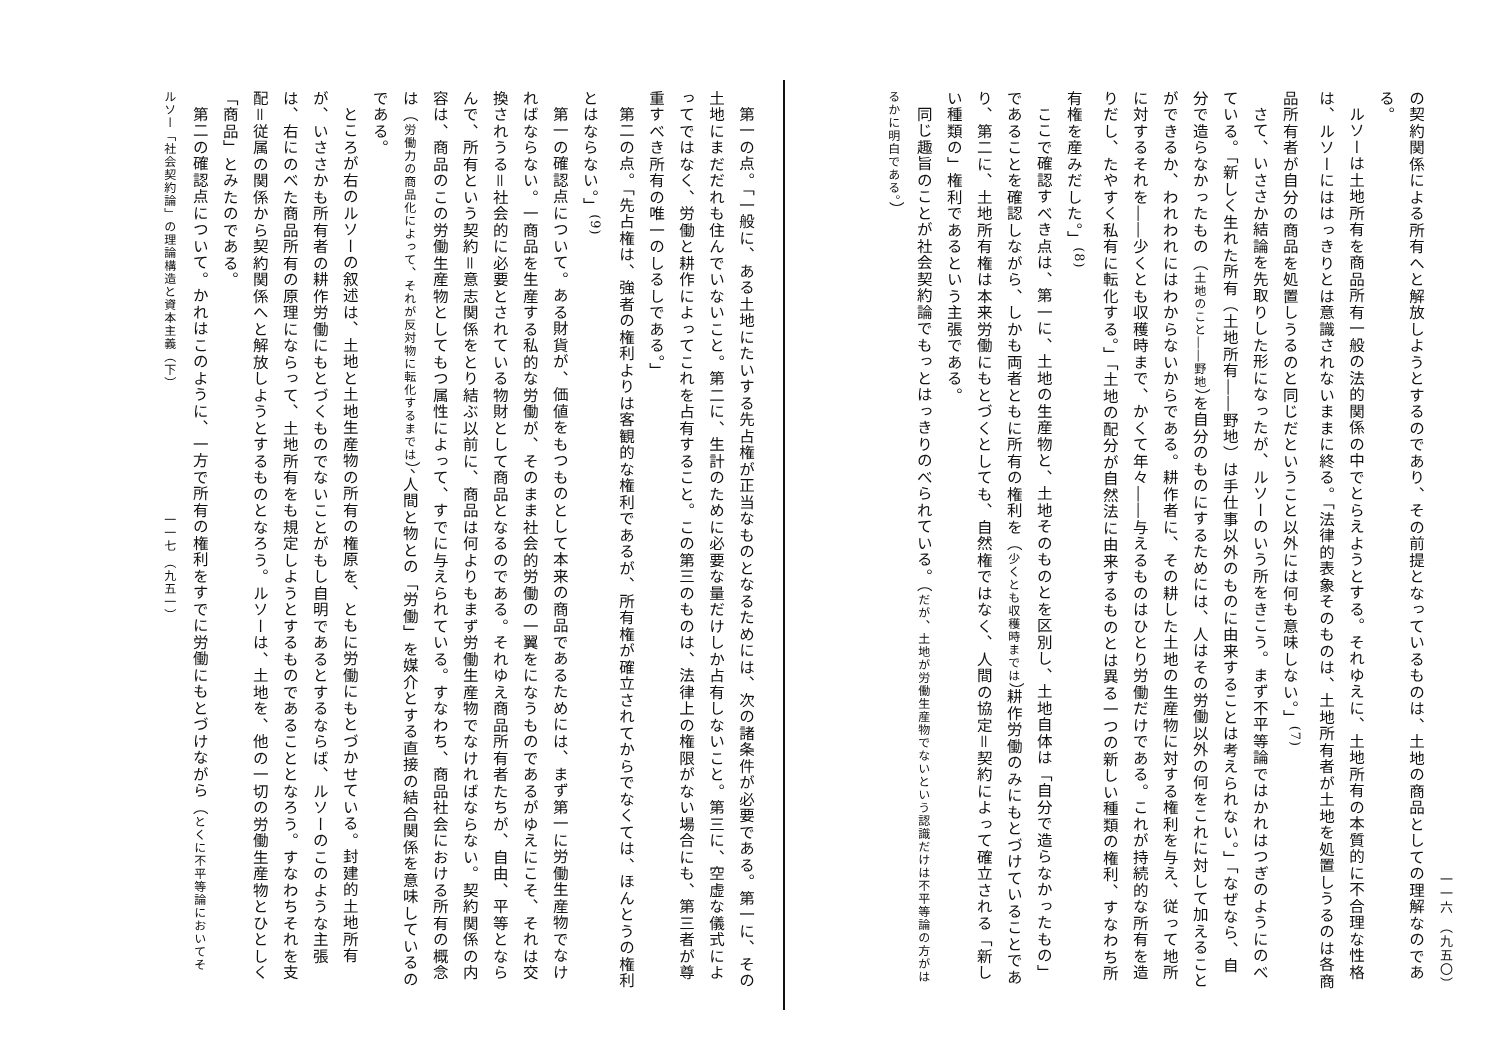一一六 （九五〇）
の契約関係による所有へと解放しようとするのであり、その前提となっているものは、土地の商品としての理解なのである。
ルソーは土地所有を商品所有一般の法的関係の中でとらえようとする。それゆえに、土地所有の本質的に不合理な性格は、ルソーにははっきりとは意識されないままに終る。「法律的表象そのものは、土地所有者が土地を処置しうるのは各商品所有者が自分の商品を処置しうるのと同じだということ以外には何も意味しない。」<sup>(7)</sup>
さて、いささか結論を先取りした形になったが、ルソーのいう所をきこう。まず不平等論ではかれはつぎのようにのべている。「新しく生れた所有（土地所有――野地）は手仕事以外のものに由来することは考えられない。」「なぜなら、自分で造らなかったもの（土地のこと――野地）を自分のものにするためには、人はその労働以外の何をこれに対して加えることができるか、われわれにはわからないからである。耕作者に、その耕した土地の生産物に対する権利を与え、従って地所に対するそれを――少くとも収穫時まで、かくて年々――与えるものはひとり労働だけである。これが持続的な所有を造りだし、たやすく私有に転化する。」「土地の配分が自然法に由来するものとは異る一つの新しい種類の権利、すなわち所有権を産みだした。」<sup>(8)</sup>
ここで確認すべき点は、第一に、土地の生産物と、土地そのものとを区別し、土地自体は「自分で造らなかったもの」であることを確認しながら、しかも両者ともに所有の権利を（少くとも収穫時までは）耕作労働のみにもとづけていることであり、第二に、土地所有権は本来労働にもとづくとしても、自然権ではなく、人間の協定＝契約によって確立される「新しい種類の」権利であるという主張である。
同じ趣旨のことが社会契約論でもっとはっきりのべられている。（だが、土地が労働生産物でないという認識だけは不平等論の方がはるかに明白である。）
第一の点。「一般に、ある土地にたいする先占権が正当なものとなるためには、次の諸条件が必要である。第一に、その土地にまだだれも住んでいないこと。第二に、生計のために必要な量だけしか占有しないこと。第三に、空虚な儀式によってではなく、労働と耕作によってこれを占有すること。この第三のものは、法律上の権限がない場合にも、第三者が尊重すべき所有の唯一のしるしである。」
第二の点。「先占権は、強者の権利よりは客観的な権利であるが、所有権が確立されてからでなくては、ほんとうの権利とはならない。」<sup>(9)</sup>
第一の確認点について。ある財貨が、価値をもつものとして本来の商品であるためには、まず第一に労働生産物でなければならない。一商品を生産する私的な労働が、そのまま社会的労働の一翼をになうものであるがゆえにこそ、それは交換されうる＝社会的に必要とされている物財として商品となるのである。それゆえ商品所有者たちが、自由、平等とならんで、所有という契約＝意志関係をとり結ぶ以前に、商品は何よりもまず労働生産物でなければならない。契約関係の内容は、商品のこの労働生産物としてもつ属性によって、すでに与えられている。すなわち、商品社会における所有の概念は（労働力の商品化によって、それが反対物に転化するまでは）、人間と物との「労働」を媒介とする直接の結合関係を意味しているのである。
ところが右のルソーの叙述は、土地と土地生産物の所有の権原を、ともに労働にもとづかせている。封建的土地所有が、いささかも所有者の耕作労働にもとづくものでないことがもし自明であるとするならば、ルソーのこのような主張は、右にのべた商品所有の原理にならって、土地所有をも規定しようとするものであることとなろう。すなわちそれを支配＝従属の関係から契約関係へと解放しようとするものとなろう。ルソーは、土地を、他の一切の労働生産物とひとしく「商品」とみたのである。
第二の確認点について。かれはこのように、一方で所有の権利をすでに労働にもとづけながら（とくに不平等論においてそ
ルソー「社会契約論」の理論構造と資本主義（下）　　　　　　　　　　一一七 （九五一）